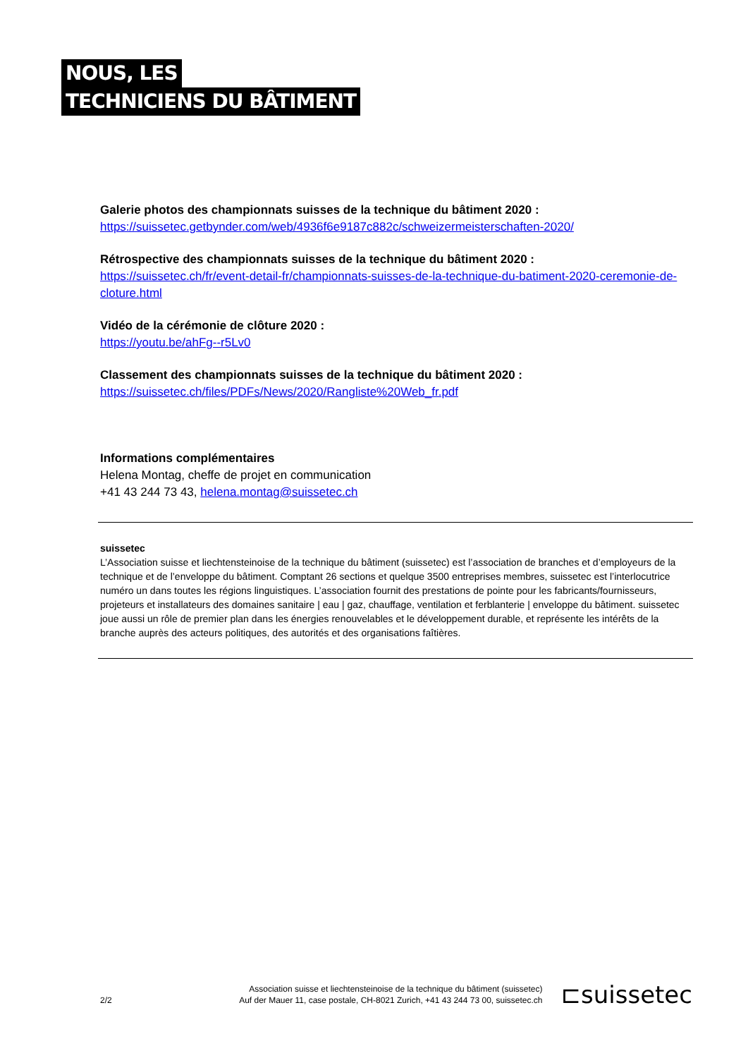NOUS, LES
TECHNICIENS DU BÂTIMENT
Galerie photos des championnats suisses de la technique du bâtiment 2020 :
https://suissetec.getbynder.com/web/4936f6e9187c882c/schweizermeisterschaften-2020/
Rétrospective des championnats suisses de la technique du bâtiment 2020 :
https://suissetec.ch/fr/event-detail-fr/championnats-suisses-de-la-technique-du-batiment-2020-ceremonie-de-cloture.html
Vidéo de la cérémonie de clôture 2020 :
https://youtu.be/ahFg--r5Lv0
Classement des championnats suisses de la technique du bâtiment 2020 :
https://suissetec.ch/files/PDFs/News/2020/Rangliste%20Web_fr.pdf
Informations complémentaires
Helena Montag, cheffe de projet en communication
+41 43 244 73 43, helena.montag@suissetec.ch
suissetec
L’Association suisse et liechtensteinoise de la technique du bâtiment (suissetec) est l’association de branches et d’employeurs de la technique et de l’enveloppe du bâtiment. Comptant 26 sections et quelque 3500 entreprises membres, suissetec est l’interlocutrice numéro un dans toutes les régions linguistiques. L’association fournit des prestations de pointe pour les fabricants/fournisseurs, projeteurs et installateurs des domaines sanitaire | eau | gaz, chauffage, ventilation et ferblanterie | enveloppe du bâtiment. suissetec joue aussi un rôle de premier plan dans les énergies renouvelables et le développement durable, et représente les intérêts de la branche auprès des acteurs politiques, des autorités et des organisations faîtières.
2/2
Association suisse et liechtensteinoise de la technique du bâtiment (suissetec)
Auf der Mauer 11, case postale, CH-8021 Zurich, +41 43 244 73 00, suissetec.ch
⊏suissetec